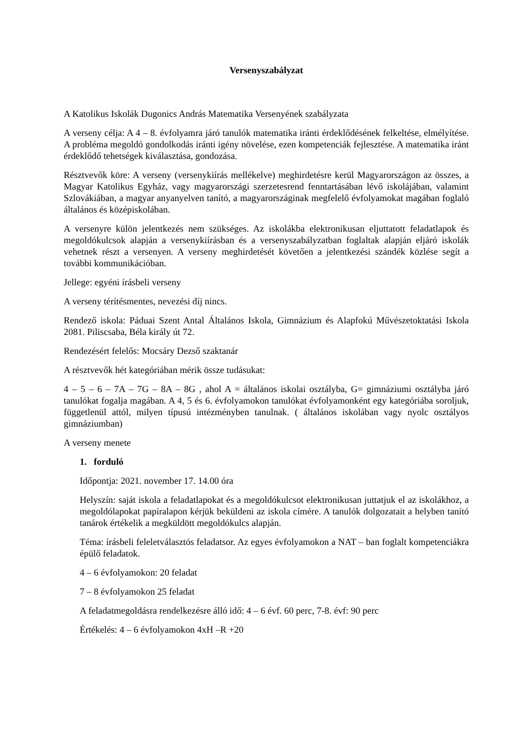Versenyszabályzat
A Katolikus Iskolák Dugonics András Matematika Versenyének szabályzata
A verseny célja: A 4 – 8. évfolyamra járó tanulók matematika iránti érdeklődésének felkeltése, elmélyítése. A probléma megoldó gondolkodás iránti igény növelése, ezen kompetenciák fejlesztése. A matematika iránt érdeklődő tehetségek kiválasztása, gondozása.
Résztvevők köre: A verseny (versenykiírás mellékelve) meghirdetésre kerül Magyarországon az összes, a Magyar Katolikus Egyház, vagy magyarországi szerzetesrend fenntartásában lévő iskolájában, valamint Szlovákiában, a magyar anyanyelven tanító, a magyarországinak megfelelő évfolyamokat magában foglaló általános és középiskolában.
A versenyre külön jelentkezés nem szükséges. Az iskolákba elektronikusan eljuttatott feladatlapok és megoldókulcsok alapján a versenykiírásban és a versenyszabályzatban foglaltak alapján eljáró iskolák vehetnek részt a versenyen. A verseny meghirdetését követően a jelentkezési szándék közlése segít a további kommunikációban.
Jellege: egyéni írásbeli verseny
A verseny térítésmentes, nevezési díj nincs.
Rendező iskola: Páduai Szent Antal Általános Iskola, Gimnázium és Alapfokú Művészetoktatási Iskola 2081. Piliscsaba, Béla király út 72.
Rendezésért felelős: Mocsáry Dezső szaktanár
A résztvevők hét kategóriában mérik össze tudásukat:
4 – 5 – 6 – 7A – 7G – 8A – 8G , ahol A = általános iskolai osztályba, G= gimnáziumi osztályba járó tanulókat fogalja magában. A 4, 5 és 6. évfolyamokon tanulókat évfolyamonként egy kategóriába soroljuk, függetlenül attól, milyen típusú intézményben tanulnak. ( általános iskolában vagy nyolc osztályos gimnáziumban)
A verseny menete
1. forduló
Időpontja: 2021. november 17. 14.00 óra
Helyszín: saját iskola a feladatlapokat és a megoldókulcsot elektronikusan juttatjuk el az iskolákhoz, a megoldólapokat papíralapon kérjük beküldeni az iskola címére. A tanulók dolgozatait a helyben tanító tanárok értékelik a megküldött megoldókulcs alapján.
Téma: írásbeli feleletválasztós feladatsor. Az egyes évfolyamokon a NAT – ban foglalt kompetenciákra épülő feladatok.
4 – 6 évfolyamokon: 20 feladat
7 – 8 évfolyamokon 25 feladat
A feladatmegoldásra rendelkezésre álló idő: 4 – 6 évf. 60 perc, 7-8. évf: 90 perc
Értékelés: 4 – 6 évfolyamokon 4xH –R +20